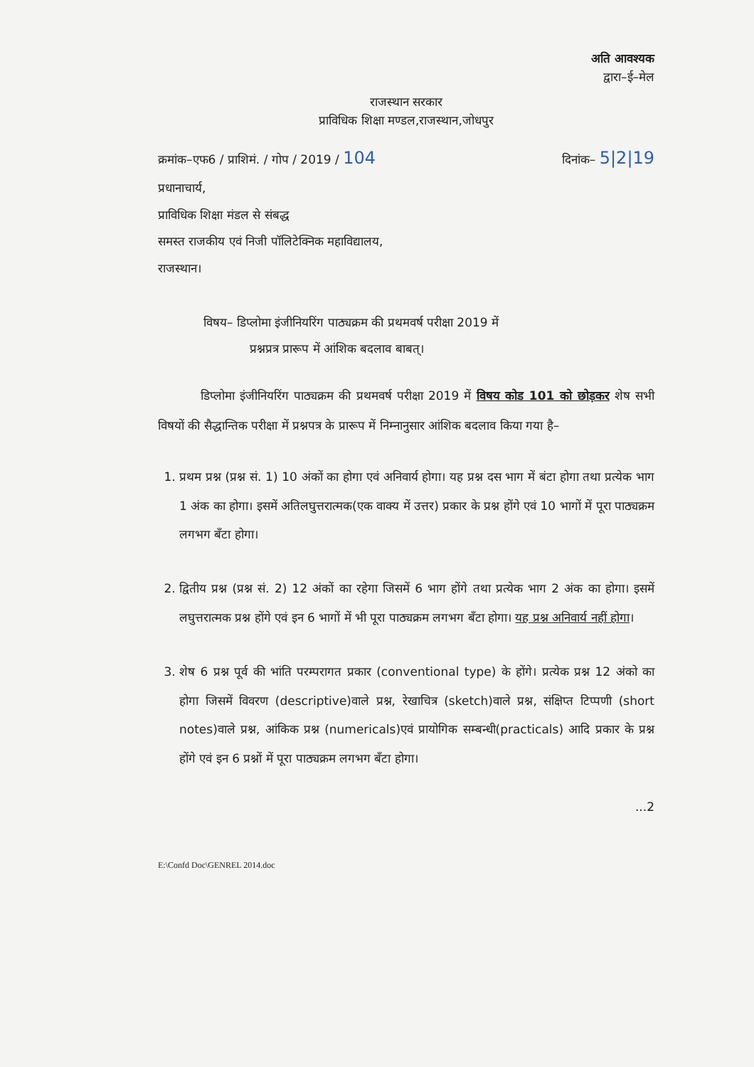अति आवश्यक
द्वारा–ई–मेल
राजस्थान सरकार
प्राविधिक शिक्षा मण्डल,राजस्थान,जोधपुर
क्रमांक–एफ6 / प्राशिमं. / गोप / 2019 / 104 दिनांक– 5|2|19
प्रधानाचार्य,
प्राविधिक शिक्षा मंडल से संबद्ध
समस्त राजकीय एवं निजी पॉलिटेक्निक महाविद्यालय,
राजस्थान।
विषय– डिप्लोमा इंजीनियरिंग पाठ्यक्रम की प्रथमवर्ष परीक्षा 2019 में
प्रश्नप्रत्र प्रारूप में आंशिक बदलाव बाबत्।
डिप्लोमा इंजीनियरिंग पाठ्यक्रम की प्रथमवर्ष परीक्षा 2019 में विषय कोड 101 को छोड़कर शेष सभी विषयों की सैद्धान्तिक परीक्षा में प्रश्नपत्र के प्रारूप में निम्नानुसार आंशिक बदलाव किया गया है–
1. प्रथम प्रश्न (प्रश्न सं. 1) 10 अंकों का होगा एवं अनिवार्य होगा। यह प्रश्न दस भाग में बंटा होगा तथा प्रत्येक भाग 1 अंक का होगा। इसमें अतिलघुत्तरात्मक(एक वाक्य में उत्तर) प्रकार के प्रश्न होंगे एवं 10 भागों में पूरा पाठ्यक्रम लगभग बँटा होगा।
2. द्वितीय प्रश्न (प्रश्न सं. 2) 12 अंकों का रहेगा जिसमें 6 भाग होंगे तथा प्रत्येक भाग 2 अंक का होगा। इसमें लघुत्तरात्मक प्रश्न होंगे एवं इन 6 भागों में भी पूरा पाठ्यक्रम लगभग बँटा होगा। यह प्रश्न अनिवार्य नहीं होगा।
3. शेष 6 प्रश्न पूर्व की भांति परम्परागत प्रकार (conventional type) के होंगे। प्रत्येक प्रश्न 12 अंको का होगा जिसमें विवरण (descriptive)वाले प्रश्न, रेखाचित्र (sketch)वाले प्रश्न, संक्षिप्त टिप्पणी (short notes)वाले प्रश्न, आंकिक प्रश्न (numericals)एवं प्रायोगिक सम्बन्धी(practicals) आदि प्रकार के प्रश्न होंगे एवं इन 6 प्रश्नों में पूरा पाठ्यक्रम लगभग बँटा होगा।
...2
E:\Confd Doc\GENREL 2014.doc